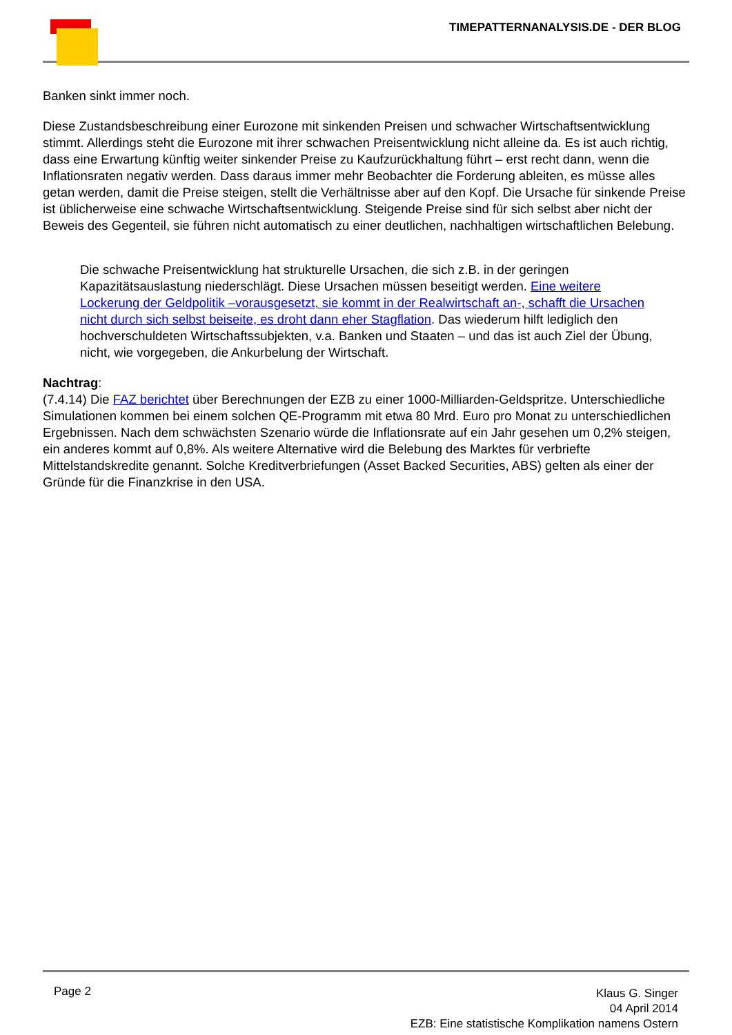TIMEPATTERNANALYSIS.DE - DER BLOG
Banken sinkt immer noch.
Diese Zustandsbeschreibung einer Eurozone mit sinkenden Preisen und schwacher Wirtschaftsentwicklung stimmt. Allerdings steht die Eurozone mit ihrer schwachen Preisentwicklung nicht alleine da. Es ist auch richtig, dass eine Erwartung künftig weiter sinkender Preise zu Kaufzurückhaltung führt – erst recht dann, wenn die Inflationsraten negativ werden. Dass daraus immer mehr Beobachter die Forderung ableiten, es müsse alles getan werden, damit die Preise steigen, stellt die Verhältnisse aber auf den Kopf. Die Ursache für sinkende Preise ist üblicherweise eine schwache Wirtschaftsentwicklung. Steigende Preise sind für sich selbst aber nicht der Beweis des Gegenteil, sie führen nicht automatisch zu einer deutlichen, nachhaltigen wirtschaftlichen Belebung.
Die schwache Preisentwicklung hat strukturelle Ursachen, die sich z.B. in der geringen Kapazitätsauslastung niederschlägt. Diese Ursachen müssen beseitigt werden. Eine weitere Lockerung der Geldpolitik –vorausgesetzt, sie kommt in der Realwirtschaft an-, schafft die Ursachen nicht durch sich selbst beiseite, es droht dann eher Stagflation. Das wiederum hilft lediglich den hochverschuldeten Wirtschaftssubjekten, v.a. Banken und Staaten – und das ist auch Ziel der Übung, nicht, wie vorgegeben, die Ankurbelung der Wirtschaft.
Nachtrag:
(7.4.14) Die FAZ berichtet über Berechnungen der EZB zu einer 1000-Milliarden-Geldspritze. Unterschiedliche Simulationen kommen bei einem solchen QE-Programm mit etwa 80 Mrd. Euro pro Monat zu unterschiedlichen Ergebnissen. Nach dem schwächsten Szenario würde die Inflationsrate auf ein Jahr gesehen um 0,2% steigen, ein anderes kommt auf 0,8%. Als weitere Alternative wird die Belebung des Marktes für verbriefte Mittelstandskredite genannt. Solche Kreditverbriefungen (Asset Backed Securities, ABS) gelten als einer der Gründe für die Finanzkrise in den USA.
Page 2
Klaus G. Singer
04 April 2014
EZB: Eine statistische Komplikation namens Ostern